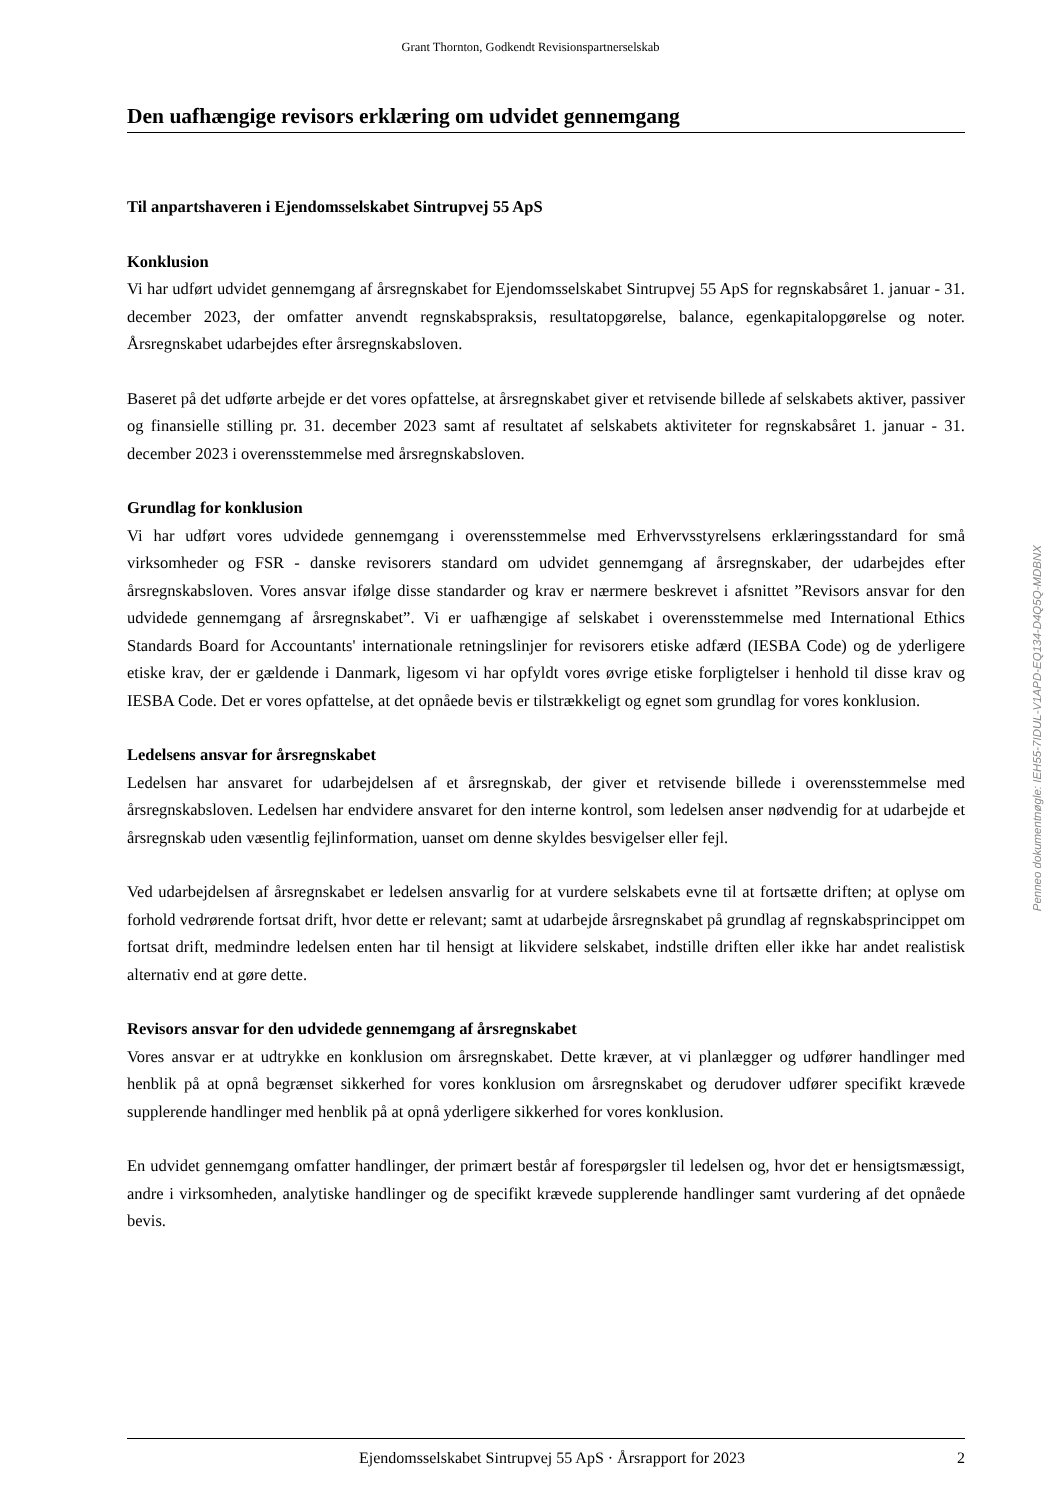Grant Thornton, Godkendt Revisionspartnerselskab
Den uafhængige revisors erklæring om udvidet gennemgang
Til anpartshaveren i Ejendomsselskabet Sintrupvej 55 ApS
Konklusion
Vi har udført udvidet gennemgang af årsregnskabet for Ejendomsselskabet Sintrupvej 55 ApS for regnskabsåret 1. januar - 31. december 2023, der omfatter anvendt regnskabspraksis, resultatopgørelse, balance, egenkapitalopgørelse og noter. Årsregnskabet udarbejdes efter årsregnskabsloven.
Baseret på det udførte arbejde er det vores opfattelse, at årsregnskabet giver et retvisende billede af selskabets aktiver, passiver og finansielle stilling pr. 31. december 2023 samt af resultatet af selskabets aktiviteter for regnskabsåret 1. januar - 31. december 2023 i overensstemmelse med årsregnskabsloven.
Grundlag for konklusion
Vi har udført vores udvidede gennemgang i overensstemmelse med Erhvervsstyrelsens erklæringsstandard for små virksomheder og FSR - danske revisorers standard om udvidet gennemgang af årsregnskaber, der udarbejdes efter årsregnskabsloven. Vores ansvar ifølge disse standarder og krav er nærmere beskrevet i afsnittet ”Revisors ansvar for den udvidede gennemgang af årsregnskabet”. Vi er uafhængige af selskabet i overensstemmelse med International Ethics Standards Board for Accountants' internationale retningslinjer for revisorers etiske adfærd (IESBA Code) og de yderligere etiske krav, der er gældende i Danmark, ligesom vi har opfyldt vores øvrige etiske forpligtelser i henhold til disse krav og IESBA Code. Det er vores opfattelse, at det opnåede bevis er tilstrækkeligt og egnet som grundlag for vores konklusion.
Ledelsens ansvar for årsregnskabet
Ledelsen har ansvaret for udarbejdelsen af et årsregnskab, der giver et retvisende billede i overensstemmelse med årsregnskabsloven. Ledelsen har endvidere ansvaret for den interne kontrol, som ledelsen anser nødvendig for at udarbejde et årsregnskab uden væsentlig fejlinformation, uanset om denne skyldes besvigelser eller fejl.
Ved udarbejdelsen af årsregnskabet er ledelsen ansvarlig for at vurdere selskabets evne til at fortsætte driften; at oplyse om forhold vedrørende fortsat drift, hvor dette er relevant; samt at udarbejde årsregnskabet på grundlag af regnskabsprincippet om fortsat drift, medmindre ledelsen enten har til hensigt at likvidere selskabet, indstille driften eller ikke har andet realistisk alternativ end at gøre dette.
Revisors ansvar for den udvidede gennemgang af årsregnskabet
Vores ansvar er at udtrykke en konklusion om årsregnskabet. Dette kræver, at vi planlægger og udfører handlinger med henblik på at opnå begrænset sikkerhed for vores konklusion om årsregnskabet og derudover udfører specifikt krævede supplerende handlinger med henblik på at opnå yderligere sikkerhed for vores konklusion.
En udvidet gennemgang omfatter handlinger, der primært består af forespørgsler til ledelsen og, hvor det er hensigtsmæssigt, andre i virksomheden, analytiske handlinger og de specifikt krævede supplerende handlinger samt vurdering af det opnåede bevis.
Penneo dokumentnøgle: IEH55-7IDUL-V1APD-EQ134-D4Q5Q-MDBNX
Ejendomsselskabet Sintrupvej 55 ApS · Årsrapport for 2023 2